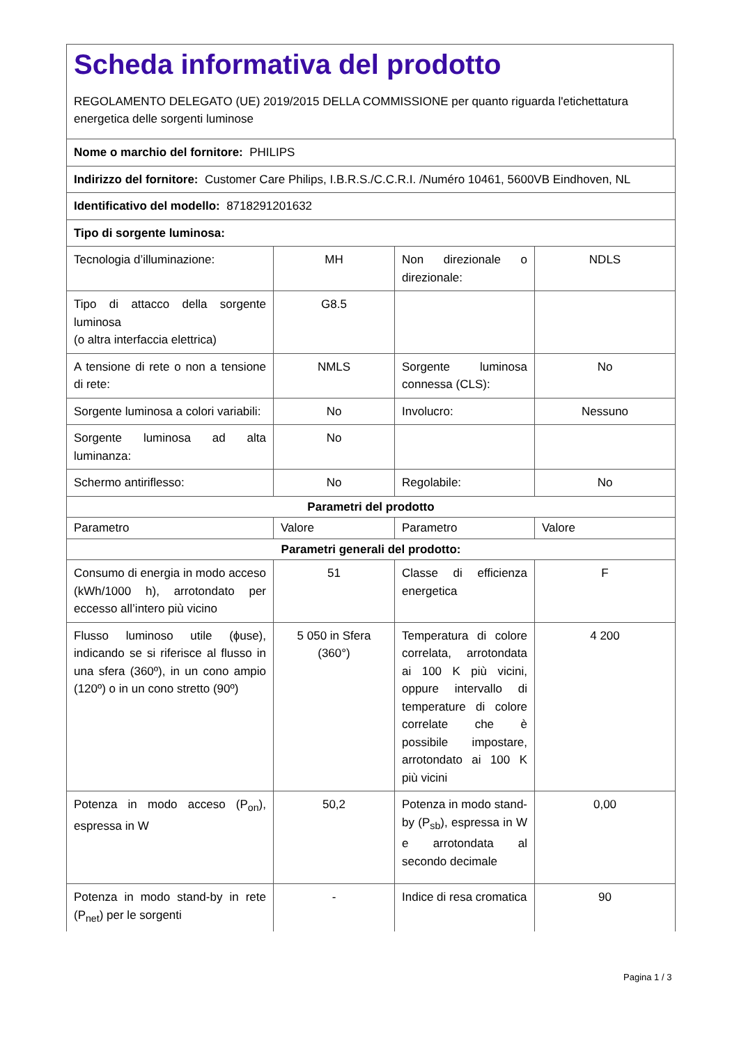Scheda informativa del prodotto
REGOLAMENTO DELEGATO (UE) 2019/2015 DELLA COMMISSIONE per quanto riguarda l'etichettatura energetica delle sorgenti luminose
| Nome o marchio del fornitore: PHILIPS | | | |
| Indirizzo del fornitore: Customer Care Philips, I.B.R.S./C.C.R.I. /Numéro 10461, 5600VB Eindhoven, NL | | | |
| Identificativo del modello: 8718291201632 | | | |
| Tipo di sorgente luminosa: | | | |
| Tecnologia d’illuminazione: | MH | Non direzionale o direzionale: | NDLS |
| Tipo di attacco della sorgente luminosa (o altra interfaccia elettrica) | G8.5 | | |
| A tensione di rete o non a tensione di rete: | NMLS | Sorgente luminosa connessa (CLS): | No |
| Sorgente luminosa a colori variabili: | No | Involucro: | Nessuno |
| Sorgente luminosa ad alta luminanza: | No | | |
| Schermo antiriflesso: | No | Regolabile: | No |
| Parametri del prodotto | | | |
| Parametro | Valore | Parametro | Valore |
| Parametri generali del prodotto: | | | |
| Consumo di energia in modo acceso (kWh/1000 h), arrotondato per eccesso all’intero più vicino | 51 | Classe di efficienza energetica | F |
| Flusso luminoso utile (ɸuse), indicando se si riferisce al flusso in una sfera (360º), in un cono ampio (120º) o in un cono stretto (90º) | 5 050 in Sfera (360°) | Temperatura di colore correlata, arrotondata ai 100 K più vicini, oppure intervallo di temperature di colore correlate che è possibile impostare, arrotondato ai 100 K più vicini | 4 200 |
| Potenza in modo acceso (P<sub>on</sub>), espressa in W | 50,2 | Potenza in modo stand-by (P<sub>sb</sub>), espressa in W e arrotondata al secondo decimale | 0,00 |
| Potenza in modo stand-by in rete (P<sub>net</sub>) per le sorgenti | - | Indice di resa cromatica | 90 |
Pagina 1 / 3